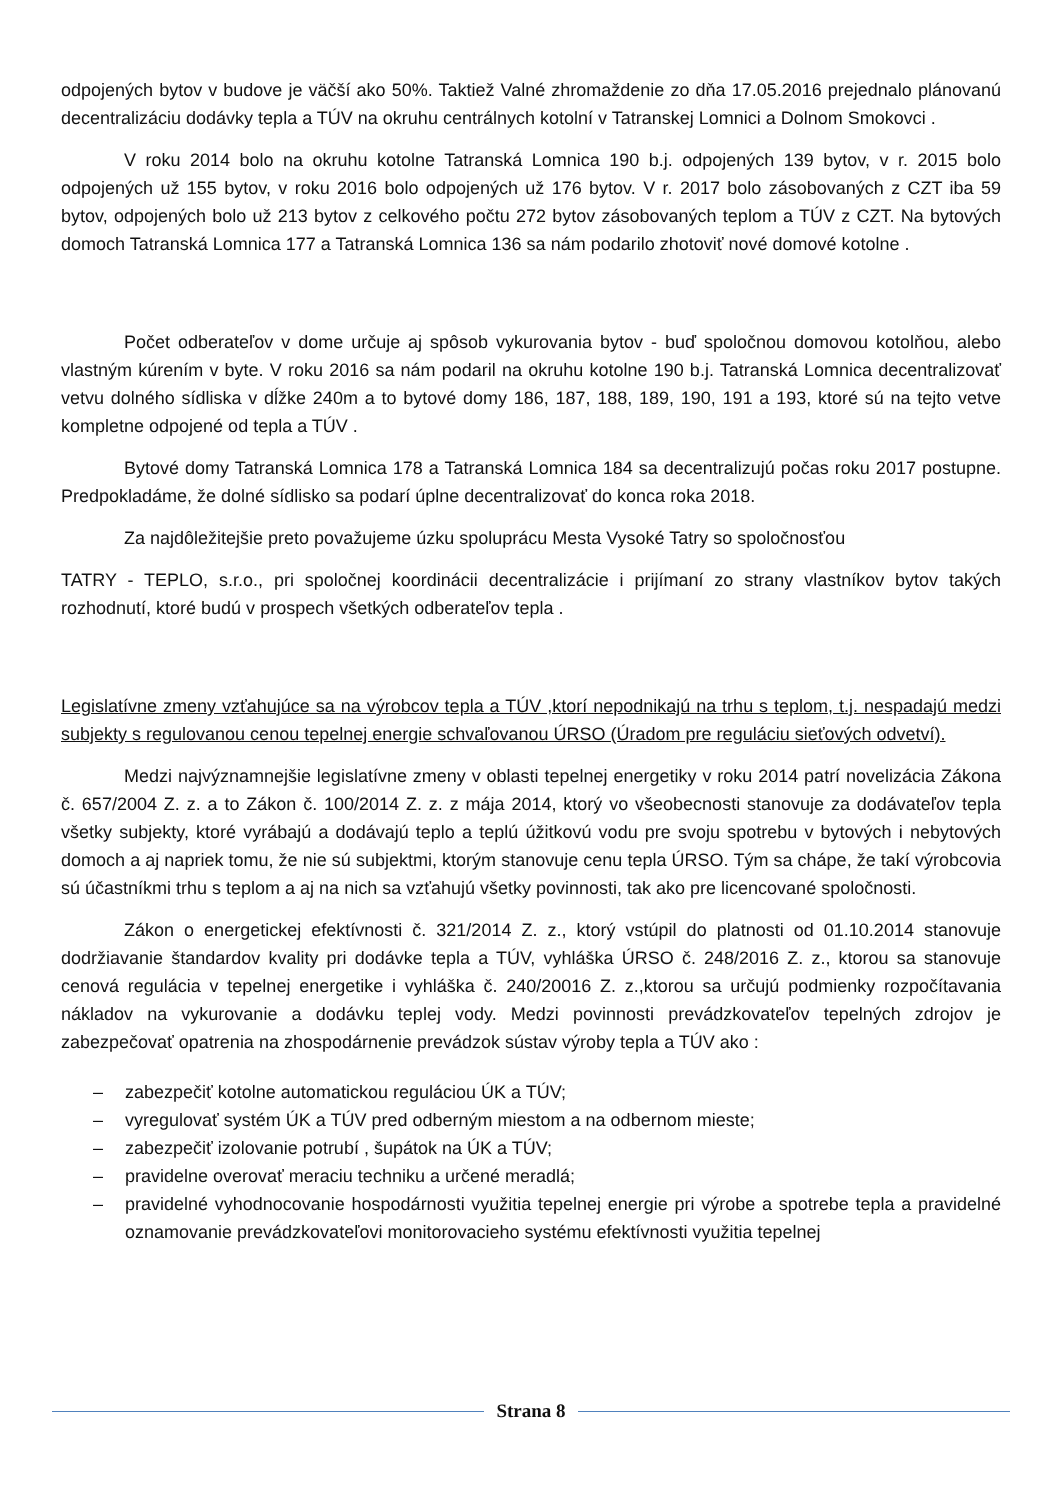odpojených bytov v budove je väčší ako 50%. Taktiež Valné zhromaždenie zo dňa 17.05.2016 prejednalo plánovanú decentralizáciu dodávky tepla a TÚV na okruhu centrálnych kotolní v Tatranskej Lomnici a Dolnom Smokovci .
V roku 2014 bolo na okruhu kotolne Tatranská Lomnica 190 b.j. odpojených 139 bytov, v r. 2015 bolo odpojených už 155 bytov, v roku 2016 bolo odpojených už 176 bytov. V r. 2017 bolo zásobovaných z CZT iba 59 bytov, odpojených bolo už 213 bytov z celkového počtu 272 bytov zásobovaných teplom a TÚV z CZT. Na bytových domoch Tatranská Lomnica 177 a Tatranská Lomnica 136 sa nám podarilo zhotoviť nové domové kotolne .
Počet odberateľov v dome určuje aj spôsob vykurovania bytov - buď spoločnou domovou kotolňou, alebo vlastným kúrením v byte. V roku 2016 sa nám podaril na okruhu kotolne 190 b.j. Tatranská Lomnica decentralizovať vetvu dolného sídliska v dĺžke 240m a to bytové domy 186, 187, 188, 189, 190, 191 a 193, ktoré sú na tejto vetve kompletne odpojené od tepla a TÚV .
Bytové domy Tatranská Lomnica 178 a Tatranská Lomnica 184 sa decentralizujú počas roku 2017 postupne. Predpokladáme, že dolné sídlisko sa podarí úplne decentralizovať do konca roka 2018.
Za najdôležitejšie preto považujeme úzku spoluprácu Mesta Vysoké Tatry so spoločnosťou
TATRY - TEPLO, s.r.o., pri spoločnej koordinácii decentralizácie i prijímaní zo strany vlastníkov bytov takých rozhodnutí, ktoré budú v prospech všetkých odberateľov tepla .
Legislatívne zmeny vzťahujúce sa na výrobcov tepla a TÚV ,ktorí nepodnikajú na trhu s teplom, t.j. nespadajú medzi subjekty s regulovanou cenou tepelnej energie schvaľovanou ÚRSO (Úradom pre reguláciu sieťových odvetví).
Medzi najvýznamnejšie legislatívne zmeny v oblasti tepelnej energetiky v roku 2014 patrí novelizácia Zákona č. 657/2004 Z. z. a to Zákon č. 100/2014 Z. z. z mája 2014, ktorý vo všeobecnosti stanovuje za dodávateľov tepla všetky subjekty, ktoré vyrábajú a dodávajú teplo a teplú úžitkovú vodu pre svoju spotrebu v bytových i nebytových domoch a aj napriek tomu, že nie sú subjektmi, ktorým stanovuje cenu tepla ÚRSO. Tým sa chápe, že takí výrobcovia sú účastníkmi trhu s teplom a aj na nich sa vzťahujú všetky povinnosti, tak ako pre licencované spoločnosti.
Zákon o energetickej efektívnosti č. 321/2014 Z. z., ktorý vstúpil do platnosti od 01.10.2014 stanovuje dodržiavanie štandardov kvality pri dodávke tepla a TÚV, vyhláška ÚRSO č. 248/2016 Z. z., ktorou sa stanovuje cenová regulácia v tepelnej energetike i vyhláška č. 240/20016 Z. z.,ktorou sa určujú podmienky rozpočítavania nákladov na vykurovanie a dodávku teplej vody. Medzi povinnosti prevádzkovateľov tepelných zdrojov je zabezpečovať opatrenia na zhospodárnenie prevádzok sústav výroby tepla a TÚV ako :
– zabezpečiť kotolne automatickou reguláciou ÚK a TÚV;
– vyregulovať systém ÚK a TÚV pred odberným miestom a na odbernom mieste;
– zabezpečiť izolovanie potrubí , šupátok na ÚK a TÚV;
– pravidelne overovať meraciu techniku a určené meradlá;
– pravidelné vyhodnocovanie hospodárnosti využitia tepelnej energie pri výrobe a spotrebe tepla a pravidelné oznamovanie prevádzkovateľovi monitorovacieho systému efektívnosti využitia tepelnej
Strana 8